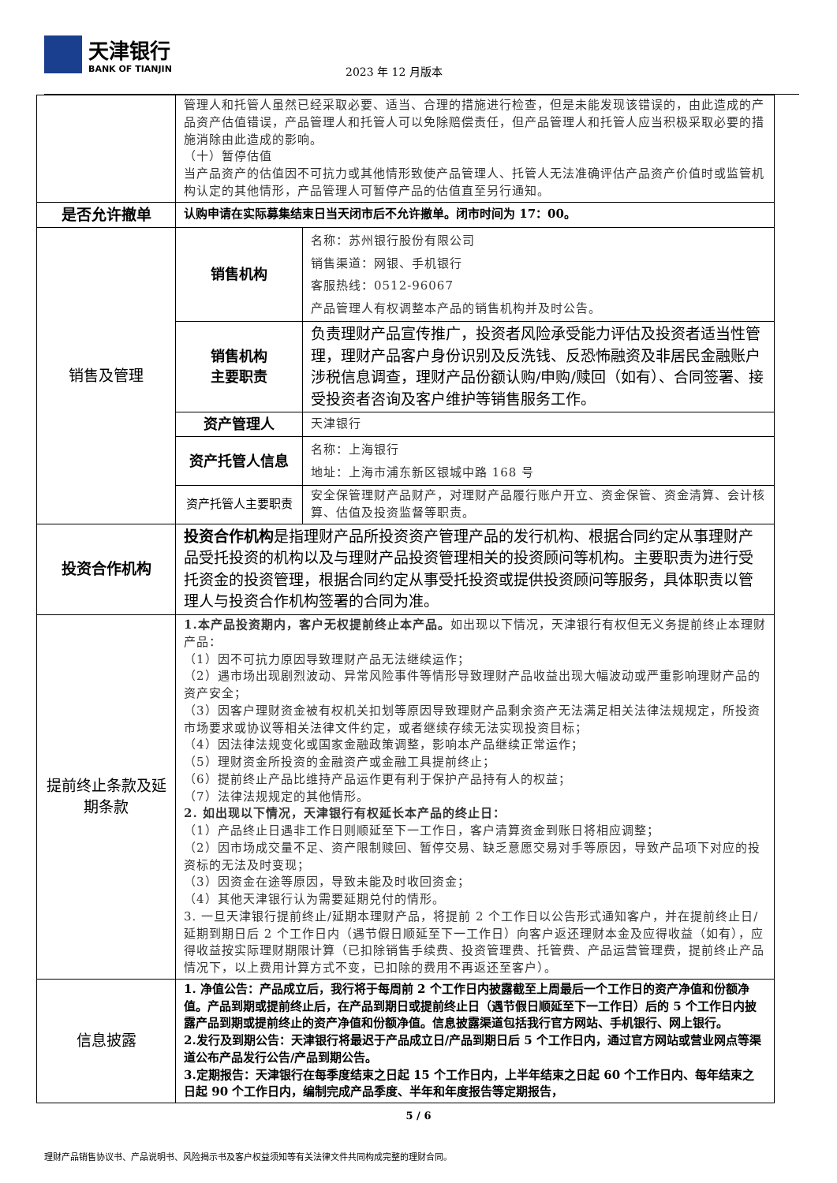天津银行
BANK OF TIANJIN
2023 年 12 月版本
| | 管理人和托管人虽然已经采取必要、适当、合理的措施进行检查，但是未能发现该错误的，由此造成的产品资产估值错误，产品管理人和托管人可以免除赔偿责任，但产品管理人和托管人应当积极采取必要的措施消除由此造成的影响。 （十）暂停估值 当产品资产的估值因不可抗力或其他情形致使产品管理人、托管人无法准确评估产品资产价值时或监管机构认定的其他情形，产品管理人可暂停产品的估值直至另行通知。 | |
| 是否允许撤单 | 认购申请在实际募集结束日当天闭市后不允许撤单。闭市时间为 17：00。 | |
| 销售及管理 | 销售机构 | 名称：苏州银行股份有限公司 销售渠道：网银、手机银行 客服热线：0512-96067 产品管理人有权调整本产品的销售机构并及时公告。 |
| | 销售机构 主要职责 | 负责理财产品宣传推广，投资者风险承受能力评估及投资者适当性管理，理财产品客户身份识别及反洗钱、反恐怖融资及非居民金融账户涉税信息调查，理财产品份额认购/申购/赎回（如有）、合同签署、接受投资者咨询及客户维护等销售服务工作。 |
| | 资产管理人 | 天津银行 |
| | 资产托管人信息 | 名称：上海银行 地址：上海市浦东新区银城中路 168 号 |
| | 资产托管人主要职责 | 安全保管理财产品财产，对理财产品履行账户开立、资金保管、资金清算、会计核算、估值及投资监督等职责。 |
| 投资合作机构 | 投资合作机构 是指理财产品所投资资产管理产品的发行机构、根据合同约定从事理财产品受托投资的机构以及与理财产品投资管理相关的投资顾问等机构。主要职责为进行受托资金的投资管理，根据合同约定从事受托投资或提供投资顾问等服务，具体职责以管理人与投资合作机构签署的合同为准。 | |
| 提前终止条款及延期条款 | 1.本产品投资期内，客户无权提前终止本产品。 如出现以下情况，天津银行有权但无义务提前终止本理财产品： （1）因不可抗力原因导致理财产品无法继续运作； （2）遇市场出现剧烈波动、异常风险事件等情形导致理财产品收益出现大幅波动或严重影响理财产品的资产安全； （3）因客户理财资金被有权机关扣划等原因导致理财产品剩余资产无法满足相关法律法规规定，所投资市场要求或协议等相关法律文件约定，或者继续存续无法实现投资目标； （4）因法律法规变化或国家金融政策调整，影响本产品继续正常运作； （5）理财资金所投资的金融资产或金融工具提前终止； （6）提前终止产品比维持产品运作更有利于保护产品持有人的权益； （7）法律法规规定的其他情形。 2. 如出现以下情况，天津银行有权延长本产品的终止日： （1）产品终止日遇非工作日则顺延至下一工作日，客户清算资金到账日将相应调整； （2）因市场成交量不足、资产限制赎回、暂停交易、缺乏意愿交易对手等原因，导致产品项下对应的投资标的无法及时变现； （3）因资金在途等原因，导致未能及时收回资金； （4）其他天津银行认为需要延期兑付的情形。 3. 一旦天津银行提前终止/延期本理财产品，将提前 2 个工作日以公告形式通知客户，并在提前终止日/延期到期日后 2 个工作日内（遇节假日顺延至下一工作日）向客户返还理财本金及应得收益（如有），应得收益按实际理财期限计算（已扣除销售手续费、投资管理费、托管费、产品运营管理费，提前终止产品情况下，以上费用计算方式不变，已扣除的费用不再返还至客户）。 | |
| 信息披露 | 1. 净值公告：产品成立后，我行将于每周前 2 个工作日内披露截至上周最后一个工作日的资产净值和份额净值。产品到期或提前终止后，在产品到期日或提前终止日（遇节假日顺延至下一工作日）后的 5 个工作日内披露产品到期或提前终止的资产净值和份额净值。信息披露渠道包括我行官方网站、手机银行、网上银行。 2.发行及到期公告：天津银行将最迟于产品成立日/产品到期日后 5 个工作日内，通过官方网站或营业网点等渠道公布产品发行公告/产品到期公告。 3.定期报告：天津银行在每季度结束之日起 15 个工作日内，上半年结束之日起 60 个工作日内、每年结束之日起 90 个工作日内，编制完成产品季度、半年和年度报告等定期报告， | |
5 / 6
理财产品销售协议书、产品说明书、风险揭示书及客户权益须知等有关法律文件共同构成完整的理财合同。